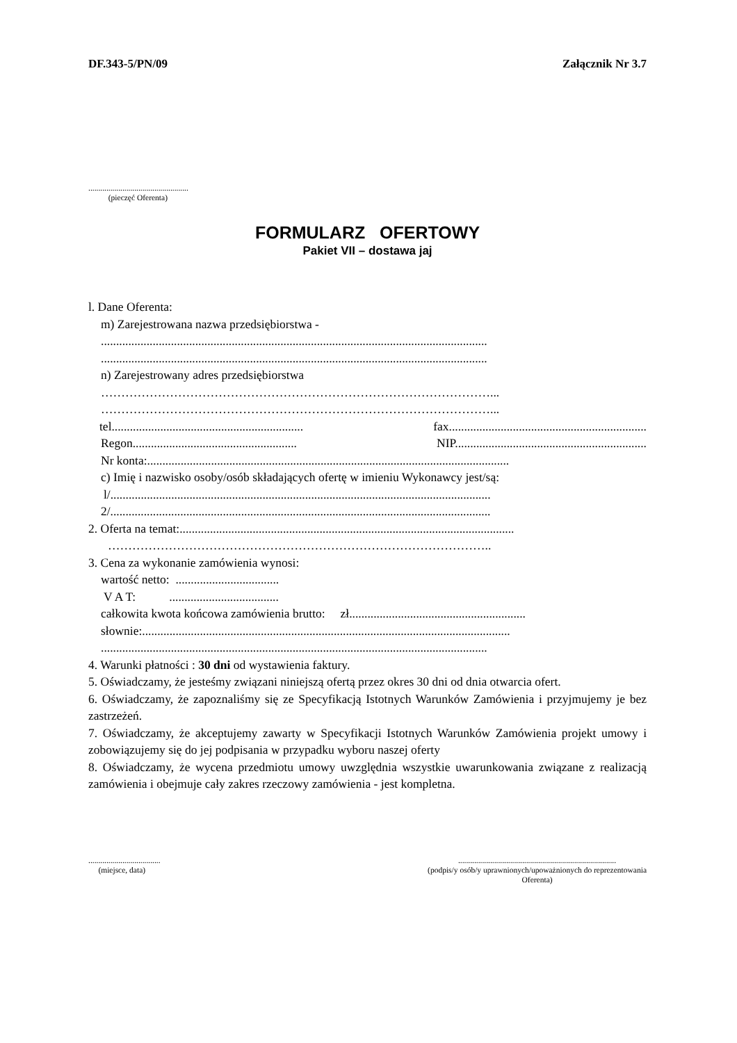DF.343-5/PN/09 Załącznik Nr 3.7
..................................................
(pieczęć Oferenta)
FORMULARZ OFERTOWY
Pakiet VII – dostawa jaj
l. Dane Oferenta:
m) Zarejestrowana nazwa przedsiębiorstwa -
...............................................................................................................................
...............................................................................................................................
n) Zarejestrowany adres przedsiębiorstwa
……………………………………………………………………………………...
……………………………………………………………………………………...
tel............................................................... fax.................................................................
Regon...................................................... NIP...............................................................
Nr konta:.......................................................................................................................
c) Imię i nazwisko osoby/osób składających ofertę w imieniu Wykonawcy jest/są:
l/.............................................................................................................................
2/.............................................................................................................................
2. Oferta na temat:..............................................................................................................
…………………………………………………………………………………..
3. Cena za wykonanie zamówienia wynosi:
wartość netto: ..................................
V A T: ....................................
całkowita kwota końcowa zamówienia brutto: zł..........................................................
słownie:.........................................................................................................................
...............................................................................................................................
4. Warunki płatności : 30 dni od wystawienia faktury.
5. Oświadczamy, że jesteśmy związani niniejszą ofertą przez okres 30 dni od dnia otwarcia ofert.
6. Oświadczamy, że zapoznaliśmy się ze Specyfikacją Istotnych Warunków Zamówienia i przyjmujemy je bez zastrzeżeń.
7. Oświadczamy, że akceptujemy zawarty w Specyfikacji Istotnych Warunków Zamówienia projekt umowy i zobowiązujemy się do jej podpisania w przypadku wyboru naszej oferty
8. Oświadczamy, że wycena przedmiotu umowy uwzględnia wszystkie uwarunkowania związane z realizacją zamówienia i obejmuje cały zakres rzeczowy zamówienia - jest kompletna.
....................................
(miejsce, data)
...............................................................................
(podpis/y osób/y uprawnionych/upoważnionych do reprezentowania
Oferenta)